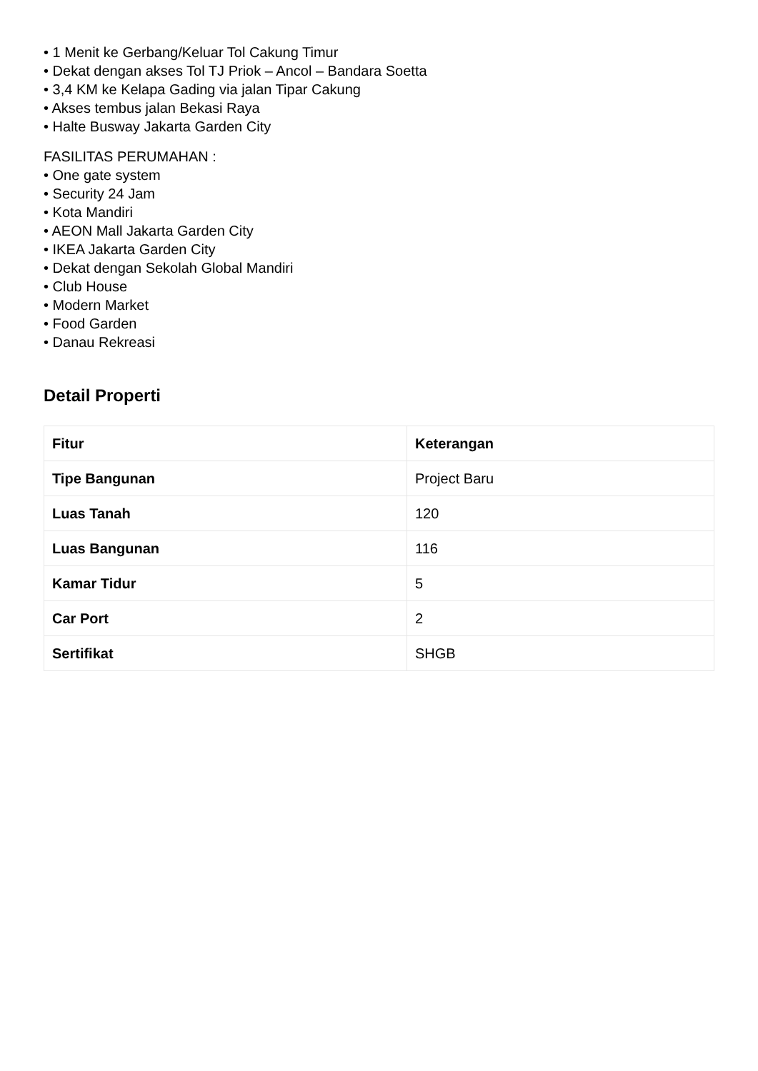• 1 Menit ke Gerbang/Keluar Tol Cakung Timur
• Dekat dengan akses Tol TJ Priok – Ancol – Bandara Soetta
• 3,4 KM ke Kelapa Gading via jalan Tipar Cakung
• Akses tembus jalan Bekasi Raya
• Halte Busway Jakarta Garden City
FASILITAS PERUMAHAN :
• One gate system
• Security 24 Jam
• Kota Mandiri
• AEON Mall Jakarta Garden City
• IKEA Jakarta Garden City
• Dekat dengan Sekolah Global Mandiri
• Club House
• Modern Market
• Food Garden
• Danau Rekreasi
Detail Properti
| Fitur | Keterangan |
| --- | --- |
| Tipe Bangunan | Project Baru |
| Luas Tanah | 120 |
| Luas Bangunan | 116 |
| Kamar Tidur | 5 |
| Car Port | 2 |
| Sertifikat | SHGB |